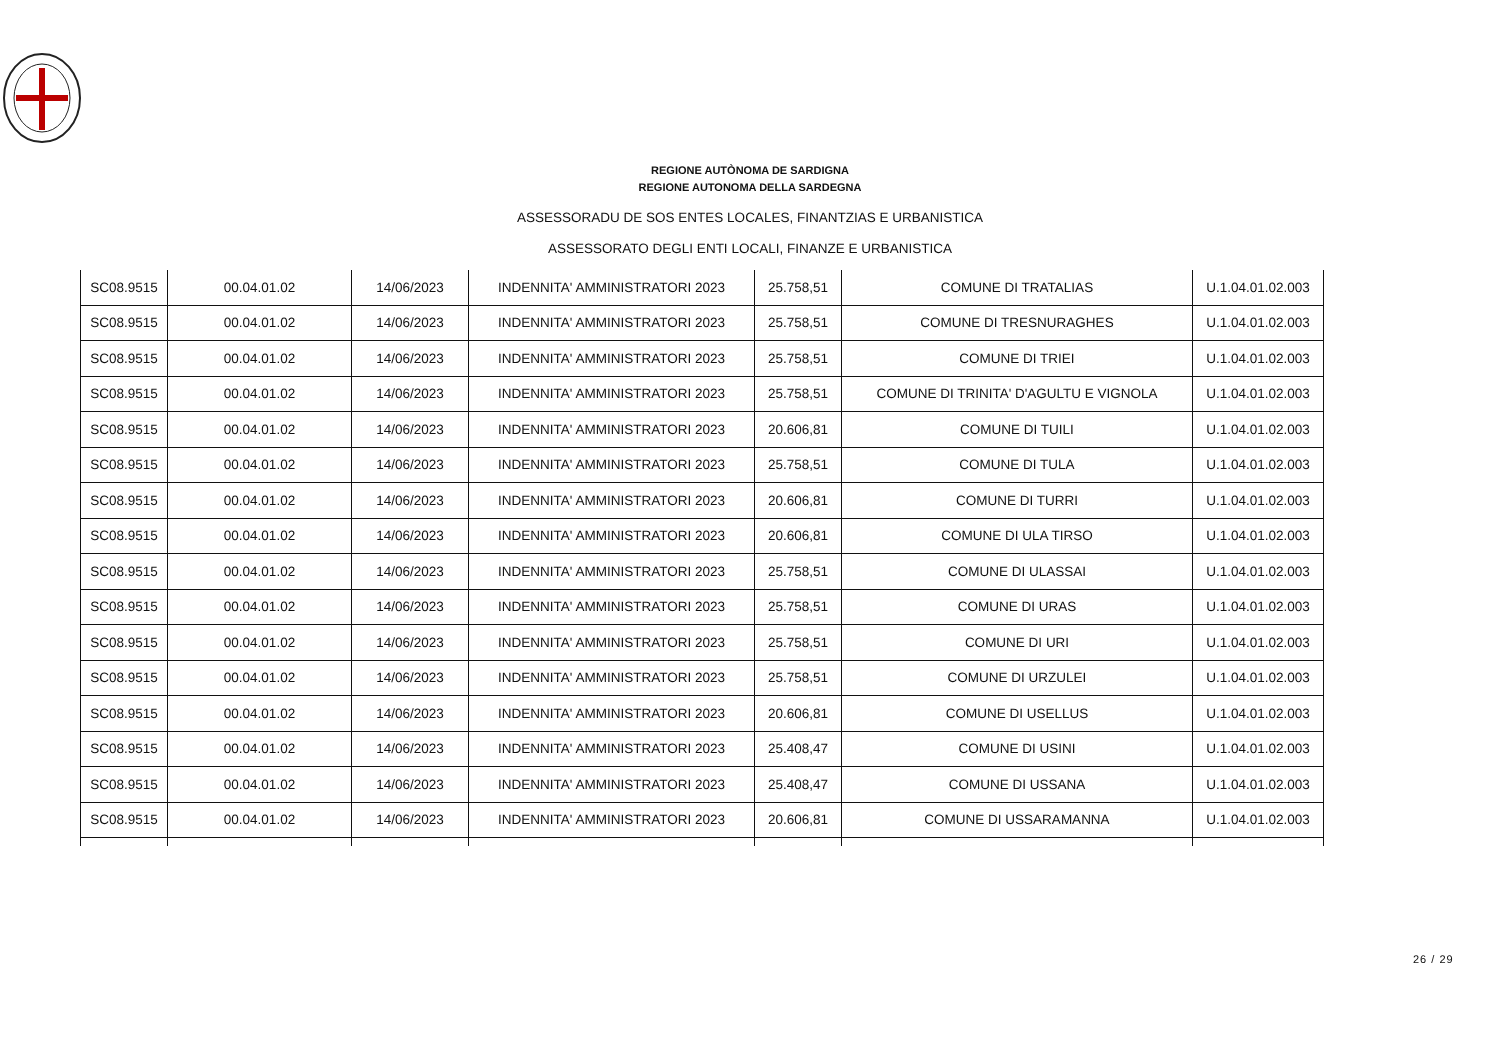REGIONE AUTÒNOMA DE SARDIGNA
REGIONE AUTONOMA DELLA SARDEGNA
ASSESSORADU DE SOS ENTES LOCALES, FINANTZIAS E URBANISTICA
ASSESSORATO DEGLI ENTI LOCALI, FINANZE E URBANISTICA
| SC08.9515 | 00.04.01.02 | 14/06/2023 | INDENNITA' AMMINISTRATORI 2023 | 25.758,51 | COMUNE DI TRATALIAS | U.1.04.01.02.003 |
| SC08.9515 | 00.04.01.02 | 14/06/2023 | INDENNITA' AMMINISTRATORI 2023 | 25.758,51 | COMUNE DI TRESNURAGHES | U.1.04.01.02.003 |
| SC08.9515 | 00.04.01.02 | 14/06/2023 | INDENNITA' AMMINISTRATORI 2023 | 25.758,51 | COMUNE DI TRIEI | U.1.04.01.02.003 |
| SC08.9515 | 00.04.01.02 | 14/06/2023 | INDENNITA' AMMINISTRATORI 2023 | 25.758,51 | COMUNE DI TRINITA' D'AGULTU E VIGNOLA | U.1.04.01.02.003 |
| SC08.9515 | 00.04.01.02 | 14/06/2023 | INDENNITA' AMMINISTRATORI 2023 | 20.606,81 | COMUNE DI TUILI | U.1.04.01.02.003 |
| SC08.9515 | 00.04.01.02 | 14/06/2023 | INDENNITA' AMMINISTRATORI 2023 | 25.758,51 | COMUNE DI TULA | U.1.04.01.02.003 |
| SC08.9515 | 00.04.01.02 | 14/06/2023 | INDENNITA' AMMINISTRATORI 2023 | 20.606,81 | COMUNE DI TURRI | U.1.04.01.02.003 |
| SC08.9515 | 00.04.01.02 | 14/06/2023 | INDENNITA' AMMINISTRATORI 2023 | 20.606,81 | COMUNE DI ULA TIRSO | U.1.04.01.02.003 |
| SC08.9515 | 00.04.01.02 | 14/06/2023 | INDENNITA' AMMINISTRATORI 2023 | 25.758,51 | COMUNE DI ULASSAI | U.1.04.01.02.003 |
| SC08.9515 | 00.04.01.02 | 14/06/2023 | INDENNITA' AMMINISTRATORI 2023 | 25.758,51 | COMUNE DI URAS | U.1.04.01.02.003 |
| SC08.9515 | 00.04.01.02 | 14/06/2023 | INDENNITA' AMMINISTRATORI 2023 | 25.758,51 | COMUNE DI URI | U.1.04.01.02.003 |
| SC08.9515 | 00.04.01.02 | 14/06/2023 | INDENNITA' AMMINISTRATORI 2023 | 25.758,51 | COMUNE DI URZULEI | U.1.04.01.02.003 |
| SC08.9515 | 00.04.01.02 | 14/06/2023 | INDENNITA' AMMINISTRATORI 2023 | 20.606,81 | COMUNE DI USELLUS | U.1.04.01.02.003 |
| SC08.9515 | 00.04.01.02 | 14/06/2023 | INDENNITA' AMMINISTRATORI 2023 | 25.408,47 | COMUNE DI USINI | U.1.04.01.02.003 |
| SC08.9515 | 00.04.01.02 | 14/06/2023 | INDENNITA' AMMINISTRATORI 2023 | 25.408,47 | COMUNE DI USSANA | U.1.04.01.02.003 |
| SC08.9515 | 00.04.01.02 | 14/06/2023 | INDENNITA' AMMINISTRATORI 2023 | 20.606,81 | COMUNE DI USSARAMANNA | U.1.04.01.02.003 |
26 / 29